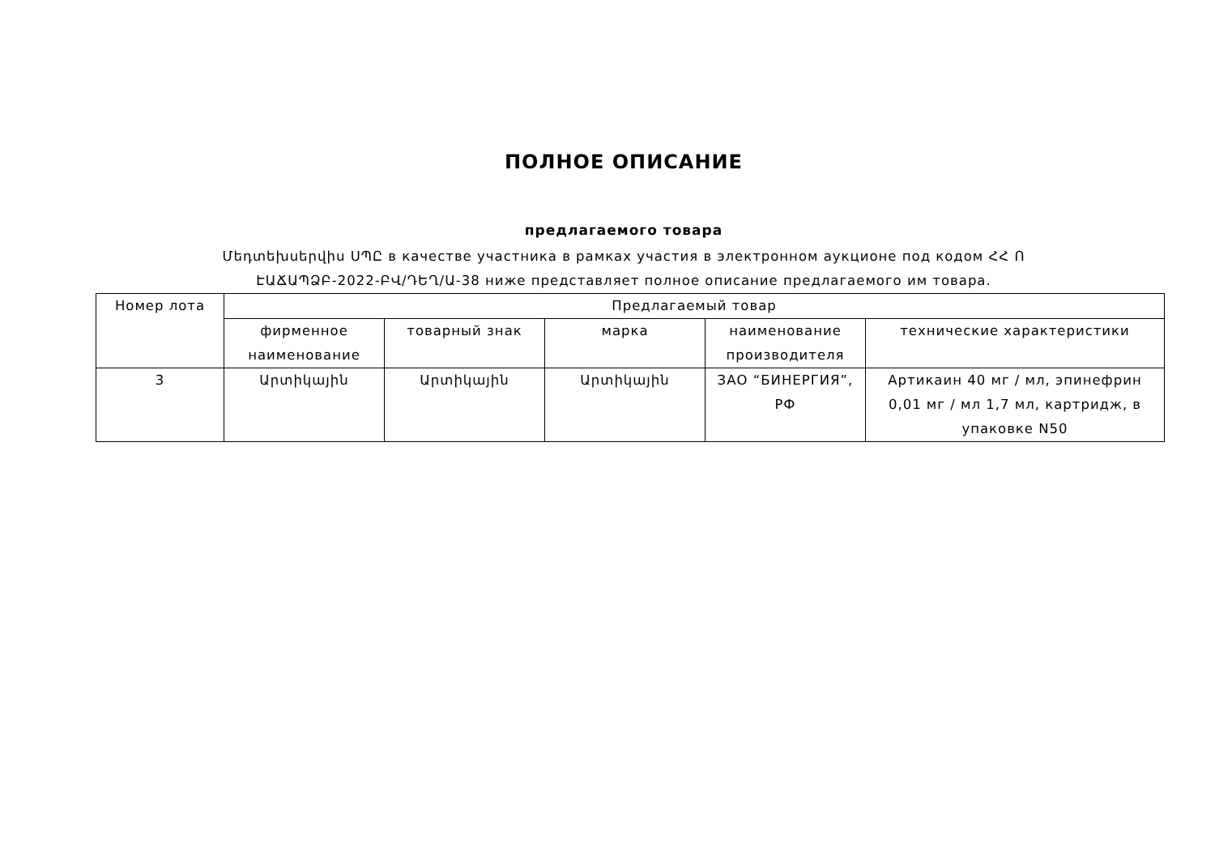ПОЛНОЕ ОПИСАНИЕ
предлагаемого товара
Մեդտեխսերվիս ՍՊԸ в качестве участника в рамках участия в электронном аукционе под кодом ՀՀ Ո
ԷԱՃԱՊՁԲ-2022-ԲՎ/ԴԵՂ/Ա-38 ниже представляет полное описание предлагаемого им товара.
| Номер лота | Предлагаемый товар | | | | |
| --- | --- | --- | --- | --- | --- |
| | фирменное наименование | товарный знак | марка | наименование производителя | технические характеристики |
| 3 | Արտիկային | Արտիկային | Արտիկային | ЗАО “БИНЕРГИЯ”, РФ | Артикаин 40 мг / мл, эпинефрин 0,01 мг / мл 1,7 мл, картридж, в упаковке N50 |